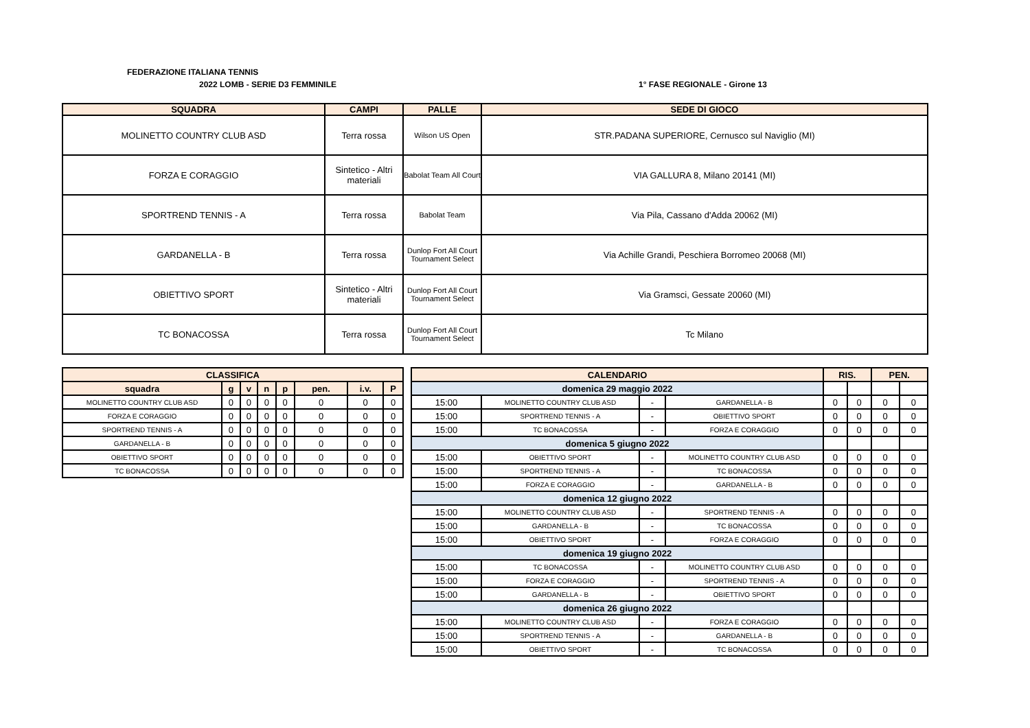FEDERAZIONE ITALIANA TENNIS
2022 LOMB - SERIE D3 FEMMINILE 1° FASE REGIONALE - Girone 13
| SQUADRA | CAMPI | PALLE | SEDE DI GIOCO |
| --- | --- | --- | --- |
| MOLINETTO COUNTRY CLUB ASD | Terra rossa | Wilson US Open | STR.PADANA SUPERIORE, Cernusco sul Naviglio (MI) |
| FORZA E CORAGGIO | Sintetico - Altri materiali | Babolat Team All Court | VIA GALLURA 8, Milano 20141 (MI) |
| SPORTREND TENNIS - A | Terra rossa | Babolat Team | Via Pila, Cassano d'Adda 20062 (MI) |
| GARDANELLA - B | Terra rossa | Dunlop Fort All Court Tournament Select | Via Achille Grandi, Peschiera Borromeo 20068 (MI) |
| OBIETTIVO SPORT | Sintetico - Altri materiali | Dunlop Fort All Court Tournament Select | Via Gramsci, Gessate 20060 (MI) |
| TC BONACOSSA | Terra rossa | Dunlop Fort All Court Tournament Select | Tc Milano |
| CLASSIFICA | | | | | | | |
| --- | --- | --- | --- | --- | --- | --- | --- |
| squadra | g | v | n | p | pen. | i.v. | P |
| MOLINETTO COUNTRY CLUB ASD | 0 | 0 | 0 | 0 | 0 | 0 | 0 |
| FORZA E CORAGGIO | 0 | 0 | 0 | 0 | 0 | 0 | 0 |
| SPORTREND TENNIS - A | 0 | 0 | 0 | 0 | 0 | 0 | 0 |
| GARDANELLA - B | 0 | 0 | 0 | 0 | 0 | 0 | 0 |
| OBIETTIVO SPORT | 0 | 0 | 0 | 0 | 0 | 0 | 0 |
| TC BONACOSSA | 0 | 0 | 0 | 0 | 0 | 0 | 0 |
| CALENDARIO | | | | RIS. | | PEN. | |
| --- | --- | --- | --- | --- | --- | --- | --- |
| domenica 29 maggio 2022 | | | | | | | |
| 15:00 | MOLINETTO COUNTRY CLUB ASD | - | GARDANELLA - B | 0 | 0 | 0 | 0 |
| 15:00 | SPORTREND TENNIS - A | - | OBIETTIVO SPORT | 0 | 0 | 0 | 0 |
| 15:00 | TC BONACOSSA | - | FORZA E CORAGGIO | 0 | 0 | 0 | 0 |
| domenica 5 giugno 2022 | | | | | | | |
| 15:00 | OBIETTIVO SPORT | - | MOLINETTO COUNTRY CLUB ASD | 0 | 0 | 0 | 0 |
| 15:00 | SPORTREND TENNIS - A | - | TC BONACOSSA | 0 | 0 | 0 | 0 |
| 15:00 | FORZA E CORAGGIO | - | GARDANELLA - B | 0 | 0 | 0 | 0 |
| domenica 12 giugno 2022 | | | | | | | |
| 15:00 | MOLINETTO COUNTRY CLUB ASD | - | SPORTREND TENNIS - A | 0 | 0 | 0 | 0 |
| 15:00 | GARDANELLA - B | - | TC BONACOSSA | 0 | 0 | 0 | 0 |
| 15:00 | OBIETTIVO SPORT | - | FORZA E CORAGGIO | 0 | 0 | 0 | 0 |
| domenica 19 giugno 2022 | | | | | | | |
| 15:00 | TC BONACOSSA | - | MOLINETTO COUNTRY CLUB ASD | 0 | 0 | 0 | 0 |
| 15:00 | FORZA E CORAGGIO | - | SPORTREND TENNIS - A | 0 | 0 | 0 | 0 |
| 15:00 | GARDANELLA - B | - | OBIETTIVO SPORT | 0 | 0 | 0 | 0 |
| domenica 26 giugno 2022 | | | | | | | |
| 15:00 | MOLINETTO COUNTRY CLUB ASD | - | FORZA E CORAGGIO | 0 | 0 | 0 | 0 |
| 15:00 | SPORTREND TENNIS - A | - | GARDANELLA - B | 0 | 0 | 0 | 0 |
| 15:00 | OBIETTIVO SPORT | - | TC BONACOSSA | 0 | 0 | 0 | 0 |